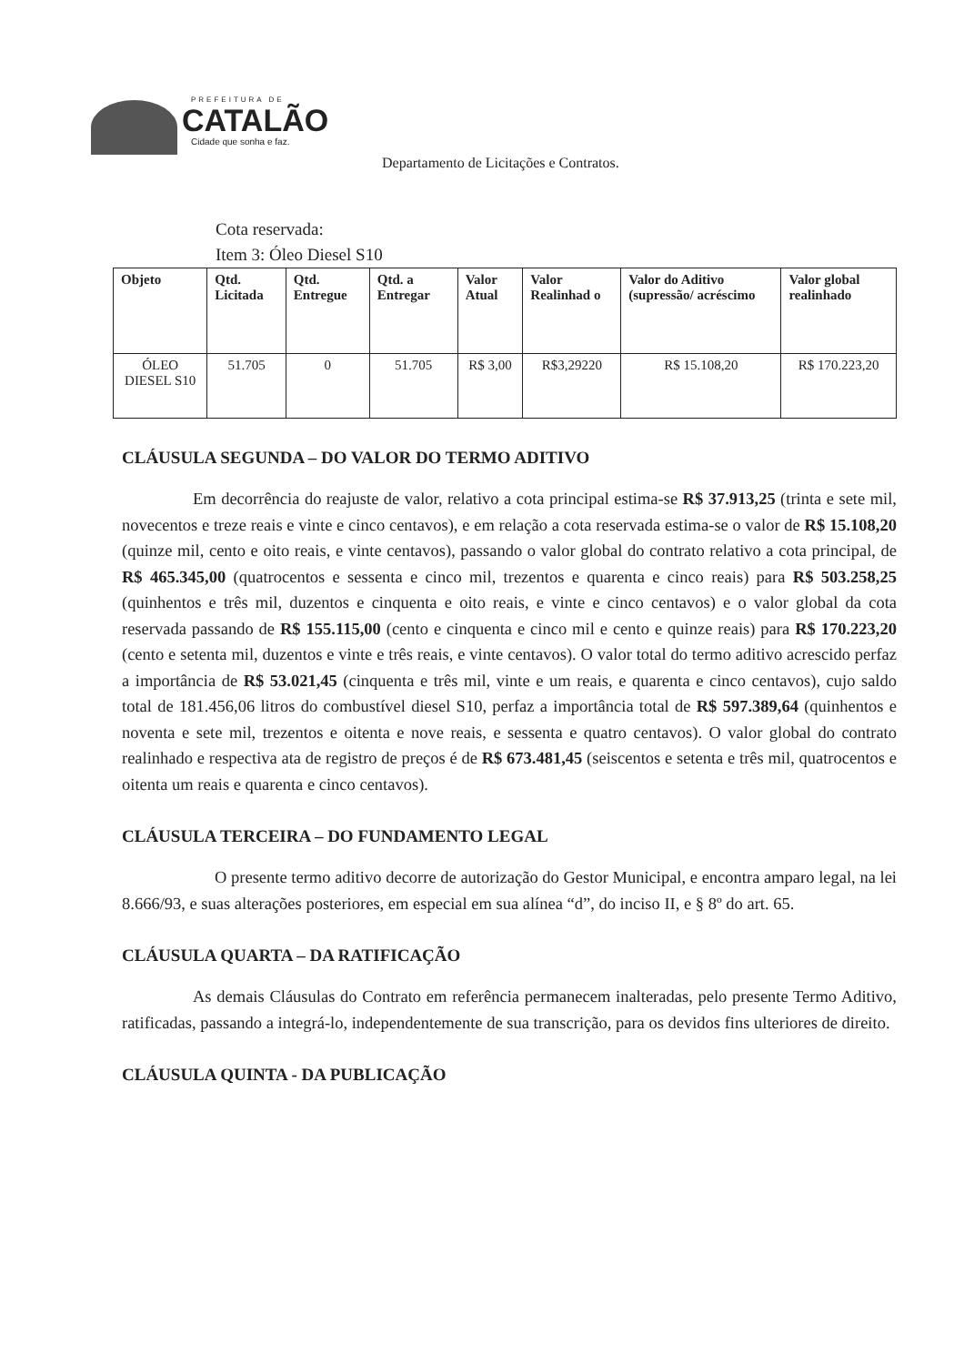PREFEITURA DE
CATALÃO
Cidade que sonha e faz.
Departamento de Licitações e Contratos.
Cota reservada:
Item 3: Óleo Diesel S10
| Objeto | Qtd. Licitada | Qtd. Entregue | Qtd. a Entregar | Valor Atual | Valor Realinhad o | Valor do Aditivo (supressão/ acréscimo | Valor global realinhado |
| --- | --- | --- | --- | --- | --- | --- | --- |
| ÓLEO DIESEL S10 | 51.705 | 0 | 51.705 | R$ 3,00 | R$3,29220 | R$ 15.108,20 | R$ 170.223,20 |
CLÁUSULA SEGUNDA – DO VALOR DO TERMO ADITIVO
Em decorrência do reajuste de valor, relativo a cota principal estima-se R$ 37.913,25 (trinta e sete mil, novecentos e treze reais e vinte e cinco centavos), e em relação a cota reservada estima-se o valor de R$ 15.108,20 (quinze mil, cento e oito reais, e vinte centavos), passando o valor global do contrato relativo a cota principal, de R$ 465.345,00 (quatrocentos e sessenta e cinco mil, trezentos e quarenta e cinco reais) para R$ 503.258,25 (quinhentos e três mil, duzentos e cinquenta e oito reais, e vinte e cinco centavos) e o valor global da cota reservada passando de R$ 155.115,00 (cento e cinquenta e cinco mil e cento e quinze reais) para R$ 170.223,20 (cento e setenta mil, duzentos e vinte e três reais, e vinte centavos). O valor total do termo aditivo acrescido perfaz a importância de R$ 53.021,45 (cinquenta e três mil, vinte e um reais, e quarenta e cinco centavos), cujo saldo total de 181.456,06 litros do combustível diesel S10, perfaz a importância total de R$ 597.389,64 (quinhentos e noventa e sete mil, trezentos e oitenta e nove reais, e sessenta e quatro centavos). O valor global do contrato realinhado e respectiva ata de registro de preços é de R$ 673.481,45 (seiscentos e setenta e três mil, quatrocentos e oitenta um reais e quarenta e cinco centavos).
CLÁUSULA TERCEIRA – DO FUNDAMENTO LEGAL
O presente termo aditivo decorre de autorização do Gestor Municipal, e encontra amparo legal, na lei 8.666/93, e suas alterações posteriores, em especial em sua alínea “d”, do inciso II, e § 8º do art. 65.
CLÁUSULA QUARTA – DA RATIFICAÇÃO
As demais Cláusulas do Contrato em referência permanecem inalteradas, pelo presente Termo Aditivo, ratificadas, passando a integrá-lo, independentemente de sua transcrição, para os devidos fins ulteriores de direito.
CLÁUSULA QUINTA - DA PUBLICAÇÃO